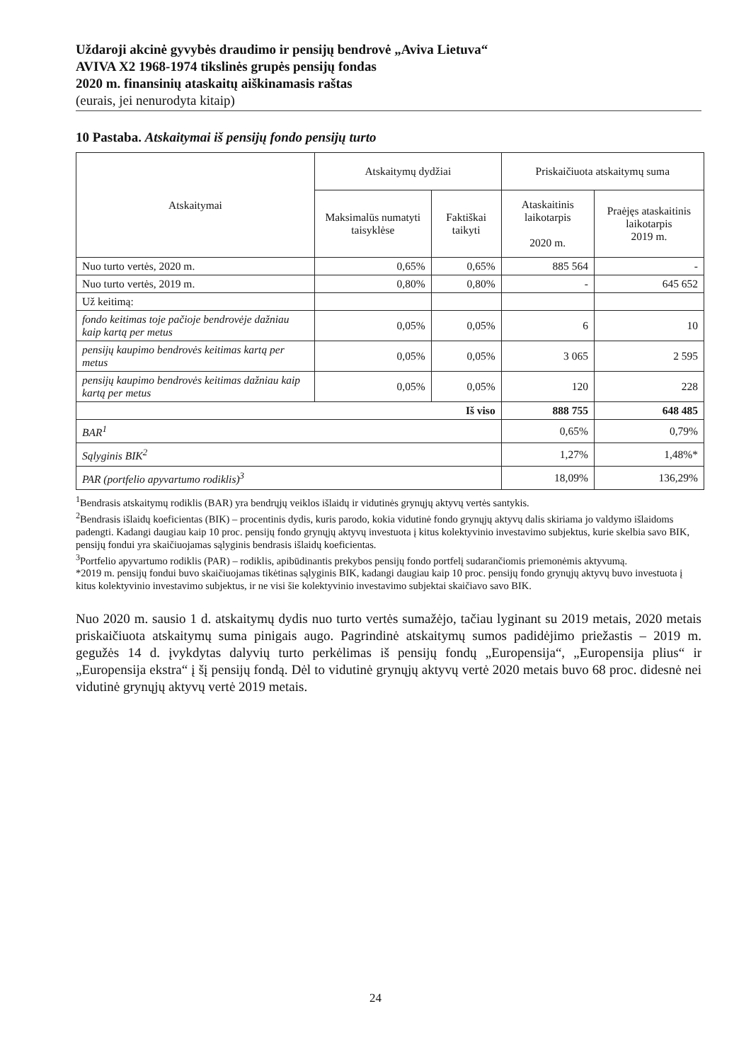Uždaroji akcinė gyvybės draudimo ir pensijų bendrovė „Aviva Lietuva“
AVIVA X2 1968-1974 tikslinės grupės pensijų fondas
2020 m. finansinių ataskaitų aiškinamasis raštas
(eurais, jei nenurodyta kitaip)
10 Pastaba. Atskaitymai iš pensijų fondo pensijų turto
| Atskaitymai | Atskaitymų dydžiai | | Priskaičiuota atskaitymų suma | |
| --- | --- | --- | --- | --- |
| | Maksimalūs numatyti taisyklėse | Faktiškai taikyti | Ataskaitinis laikotarpis 2020 m. | Praėjęs ataskaitinis laikotarpis 2019 m. |
| Nuo turto vertės, 2020 m. | 0,65% | 0,65% | 885 564 | - |
| Nuo turto vertės, 2019 m. | 0,80% | 0,80% | - | 645 652 |
| Už keitimą: | | | | |
| fondo keitimas toje pačioje bendrovėje dažniau kaip kartą per metus | 0,05% | 0,05% | 6 | 10 |
| pensijų kaupimo bendrovės keitimas kartą per metus | 0,05% | 0,05% | 3 065 | 2 595 |
| pensijų kaupimo bendrovės keitimas dažniau kaip kartą per metus | 0,05% | 0,05% | 120 | 228 |
| Iš viso | | | 888 755 | 648 485 |
| BAR<sup>1</sup> | | | 0,65% | 0,79% |
| Sąlyginis BIK<sup>2</sup> | | | 1,27% | 1,48%* |
| PAR (portfelio apyvartumo rodiklis)<sup>3</sup> | | | 18,09% | 136,29% |
<sup>1</sup> Bendrasis atskaitymų rodiklis (BAR) yra bendrųjų veiklos išlaidų ir vidutinės grynųjų aktyvų vertės santykis.
<sup>2</sup> Bendrasis išlaidų koeficientas (BIK) – procentinis dydis, kuris parodo, kokia vidutinė fondo grynųjų aktyvų dalis skiriama jo valdymo išlaidoms padengti. Kadangi daugiau kaip 10 proc. pensijų fondo grynųjų aktyvų investuota į kitus kolektyvinio investavimo subjektus, kurie skelbia savo BIK, pensijų fondui yra skaičiuojamas sąlyginis bendrasis išlaidų koeficientas.
<sup>3</sup> Portfelio apyvartumo rodiklis (PAR) – rodiklis, apibūdinantis prekybos pensijų fondo portfelį sudarančiomis priemonėmis aktyvumą.
*2019 m. pensijų fondui buvo skaičiuojamas tikėtinas sąlyginis BIK, kadangi daugiau kaip 10 proc. pensijų fondo grynųjų aktyvų buvo investuota į kitus kolektyvinio investavimo subjektus, ir ne visi šie kolektyvinio investavimo subjektai skaičiavo savo BIK.
Nuo 2020 m. sausio 1 d. atskaitymų dydis nuo turto vertės sumažėjo, tačiau lyginant su 2019 metais, 2020 metais priskaičiuota atskaitymų suma pinigais augo. Pagrindinė atskaitymų sumos padidėjimo priežastis – 2019 m. gegužės 14 d. įvykdytas dalyvių turto perkėlimas iš pensijų fondų „Europensija“, „Europensija plius“ ir „Europensija ekstra“ į šį pensijų fondą. Dėl to vidutinė grynųjų aktyvų vertė 2020 metais buvo 68 proc. didesnė nei vidutinė grynųjų aktyvų vertė 2019 metais.
24